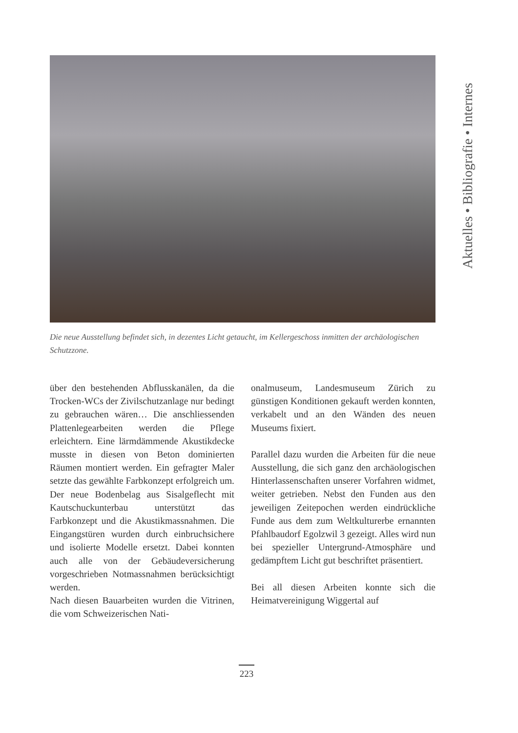Aktuelles • Bibliografie • Internes
Die neue Ausstellung befindet sich, in dezentes Licht getaucht, im Kellergeschoss inmitten der archäologischen Schutzzone.
über den bestehenden Abflusskanälen, da die Trocken-WCs der Zivilschutzanlage nur bedingt zu gebrauchen wären… Die anschliessenden Plattenlegearbeiten werden die Pflege erleichtern. Eine lärmdämmende Akustikdecke musste in diesen von Beton dominierten Räumen montiert werden. Ein gefragter Maler setzte das gewählte Farbkonzept erfolgreich um. Der neue Bodenbelag aus Sisalgeflecht mit Kautschuckunterbau unterstützt das Farbkonzept und die Akustikmassnahmen. Die Eingangstüren wurden durch einbruchsichere und isolierte Modelle ersetzt. Dabei konnten auch alle von der Gebäudeversicherung vorgeschrieben Notmassnahmen berücksichtigt werden.
Nach diesen Bauarbeiten wurden die Vitrinen, die vom Schweizerischen Nati-
onalmuseum, Landesmuseum Zürich zu günstigen Konditionen gekauft werden konnten, verkabelt und an den Wänden des neuen Museums fixiert.
Parallel dazu wurden die Arbeiten für die neue Ausstellung, die sich ganz den archäologischen Hinterlassenschaften unserer Vorfahren widmet, weiter getrieben. Nebst den Funden aus den jeweiligen Zeitepochen werden eindrückliche Funde aus dem zum Weltkulturerbe ernannten Pfahlbaudorf Egolzwil 3 gezeigt. Alles wird nun bei spezieller Untergrund-Atmosphäre und gedämpftem Licht gut beschriftet präsentiert.
Bei all diesen Arbeiten konnte sich die Heimatvereinigung Wiggertal auf
223